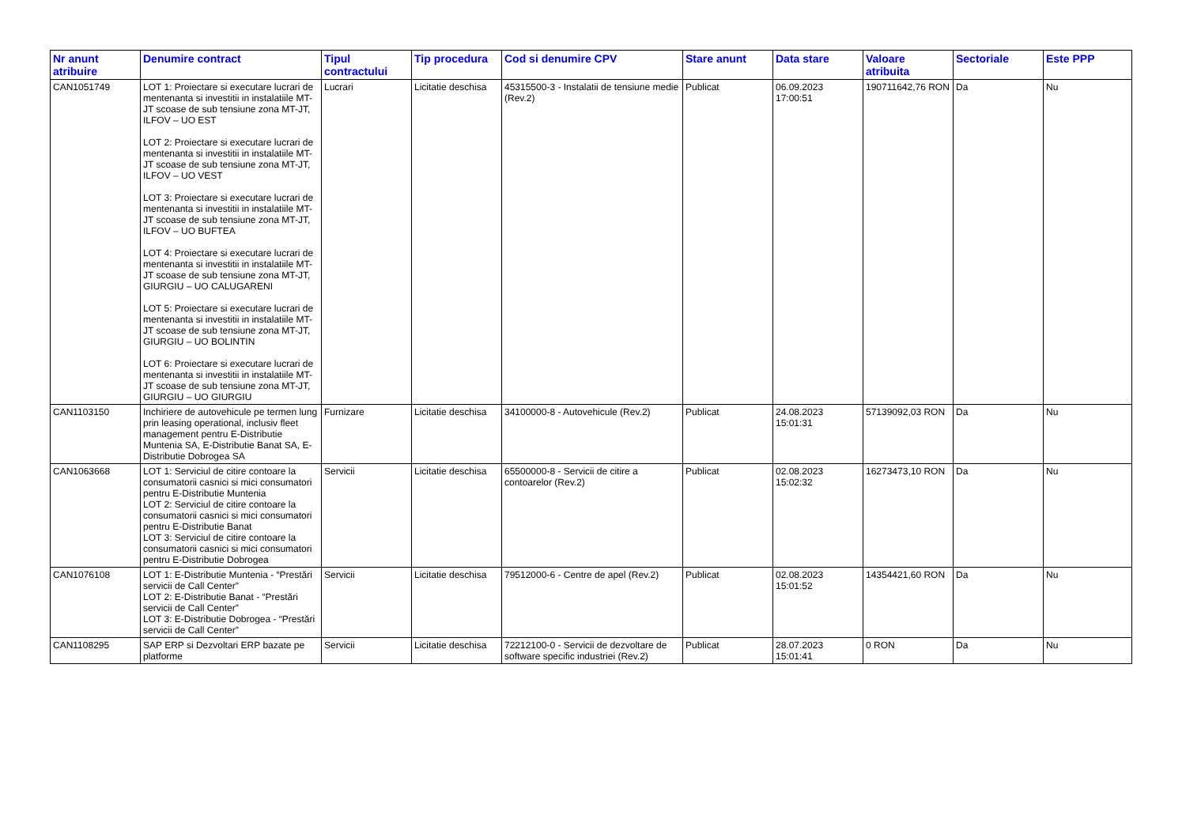| Nr anunt atribuire | Denumire contract | Tipul contractului | Tip procedura | Cod si denumire CPV | Stare anunt | Data stare | Valoare atribuita | Sectoriale | Este PPP |
| --- | --- | --- | --- | --- | --- | --- | --- | --- | --- |
| CAN1051749 | LOT 1: Proiectare si executare lucrari de mentenanta si investitii in instalatiile MT-JT scoase de sub tensiune zona MT-JT, ILFOV – UO EST LOT 2: Proiectare si executare lucrari de mentenanta si investitii in instalatiile MT-JT scoase de sub tensiune zona MT-JT, ILFOV – UO VEST LOT 3: Proiectare si executare lucrari de mentenanta si investitii in instalatiile MT-JT scoase de sub tensiune zona MT-JT, ILFOV – UO BUFTEA LOT 4: Proiectare si executare lucrari de mentenanta si investitii in instalatiile MT-JT scoase de sub tensiune zona MT-JT, GIURGIU – UO CALUGARENI LOT 5: Proiectare si executare lucrari de mentenanta si investitii in instalatiile MT-JT scoase de sub tensiune zona MT-JT, GIURGIU – UO BOLINTIN LOT 6: Proiectare si executare lucrari de mentenanta si investitii in instalatiile MT-JT scoase de sub tensiune zona MT-JT, GIURGIU – UO GIURGIU | Lucrari | Licitatie deschisa | 45315500-3 - Instalatii de tensiune medie (Rev.2) | Publicat | 06.09.2023 17:00:51 | 190711642,76 RON | Da | Nu |
| CAN1103150 | Inchiriere de autovehicule pe termen lung prin leasing operational, inclusiv fleet management pentru E-Distributie Muntenia SA, E-Distributie Banat SA, E- Distributie Dobrogea SA | Furnizare | Licitatie deschisa | 34100000-8 - Autovehicule (Rev.2) | Publicat | 24.08.2023 15:01:31 | 57139092,03 RON | Da | Nu |
| CAN1063668 | LOT 1: Serviciul de citire contoare la consumatorii casnici si mici consumatori pentru E-Distributie Muntenia LOT 2: Serviciul de citire contoare la consumatorii casnici si mici consumatori pentru E-Distributie Banat LOT 3: Serviciul de citire contoare la consumatorii casnici si mici consumatori pentru E-Distributie Dobrogea | Servicii | Licitatie deschisa | 65500000-8 - Servicii de citire a contoarelor (Rev.2) | Publicat | 02.08.2023 15:02:32 | 16273473,10 RON | Da | Nu |
| CAN1076108 | LOT 1: E-Distributie Muntenia - “Prestări servicii de Call Center” LOT 2: E-Distributie Banat - “Prestări servicii de Call Center” LOT 3: E-Distributie Dobrogea - “Prestări servicii de Call Center” | Servicii | Licitatie deschisa | 79512000-6 - Centre de apel (Rev.2) | Publicat | 02.08.2023 15:01:52 | 14354421,60 RON | Da | Nu |
| CAN1108295 | SAP ERP si Dezvoltari ERP bazate pe platforme | Servicii | Licitatie deschisa | 72212100-0 - Servicii de dezvoltare de software specific industriei (Rev.2) | Publicat | 28.07.2023 15:01:41 | 0 RON | Da | Nu |